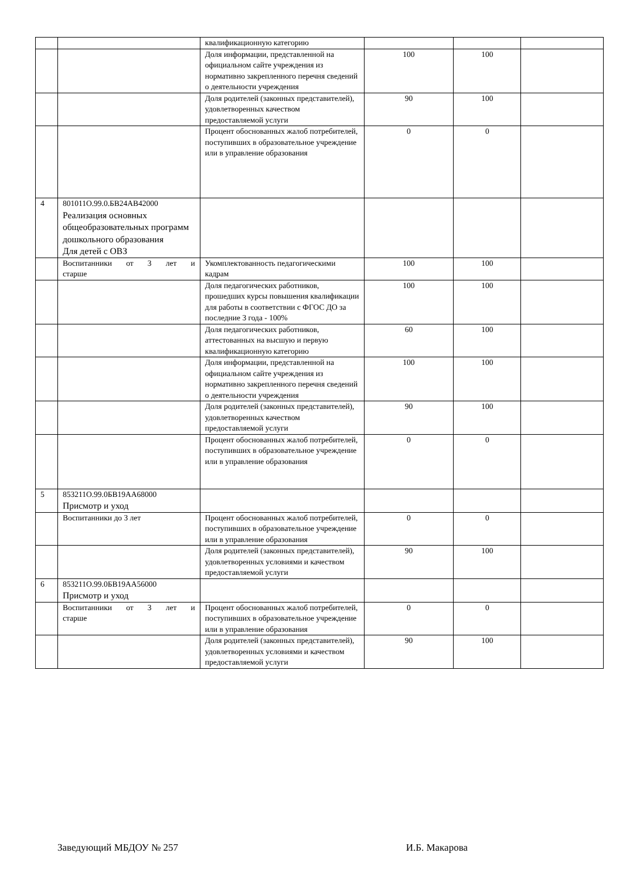| | | квалификационную категорию | | | |
| | | Доля информации, представленной на официальном сайте учреждения из нормативно закрепленного перечня сведений о деятельности учреждения | 100 | 100 | |
| | | Доля родителей (законных представителей), удовлетворенных качеством предоставляемой услуги | 90 | 100 | |
| | | Процент обоснованных жалоб потребителей, поступивших в образовательное учреждение или в управление образования | 0 | 0 | |
| 4 | 801011О.99.0.БВ24АВ42000 Реализация основных общеобразовательных программ дошкольного образования Для детей с ОВЗ | | | | |
| | Воспитанники от 3 лет и старше | Укомплектованность педагогическими кадрам | 100 | 100 | |
| | | Доля педагогических работников, прошедших курсы повышения квалификации для работы в соответствии с ФГОС ДО за последние 3 года - 100% | 100 | 100 | |
| | | Доля педагогических работников, аттестованных на высшую и первую квалификационную категорию | 60 | 100 | |
| | | Доля информации, представленной на официальном сайте учреждения из нормативно закрепленного перечня сведений о деятельности учреждения | 100 | 100 | |
| | | Доля родителей (законных представителей), удовлетворенных качеством предоставляемой услуги | 90 | 100 | |
| | | Процент обоснованных жалоб потребителей, поступивших в образовательное учреждение или в управление образования | 0 | 0 | |
| 5 | 853211О.99.0БВ19АА68000 Присмотр и уход | | | | |
| | Воспитанники до 3 лет | Процент обоснованных жалоб потребителей, поступивших в образовательное учреждение или в управление образования | 0 | 0 | |
| | | Доля родителей (законных представителей), удовлетворенных условиями и качеством предоставляемой услуги | 90 | 100 | |
| 6 | 853211О.99.0БВ19АА56000 Присмотр и уход | | | | |
| | Воспитанники от 3 лет и старше | Процент обоснованных жалоб потребителей, поступивших в образовательное учреждение или в управление образования | 0 | 0 | |
| | | Доля родителей (законных представителей), удовлетворенных условиями и качеством предоставляемой услуги | 90 | 100 | |
Заведующий МБДОУ № 257 И.Б. Макарова